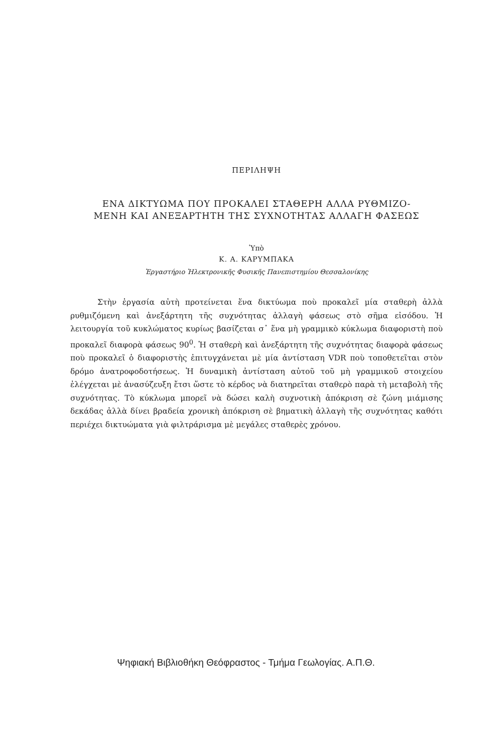ΠΕΡΙΛΗΨΗ
ΕΝΑ ΔΙΚΤΥΩΜΑ ΠΟΥ ΠΡΟΚΑΛΕΙ ΣΤΑΘΕΡΗ ΑΛΛΑ ΡΥΘΜΙΖΟ-
ΜΕΝΗ ΚΑΙ ΑΝΕΞΑΡΤΗΤΗ ΤΗΣ ΣΥΧΝΟΤΗΤΑΣ ΑΛΛΑΓΗ ΦΑΣΕΩΣ
Ὑπὸ
Κ. Α. ΚΑΡΥΜΠΑΚΑ
Ἐργαστήριο Ἠλεκτρονικῆς Φυσικῆς Πανεπιστημίου Θεσσαλονίκης
Στὴν ἐργασία αὐτὴ προτείνεται ἕνα δικτύωμα ποὺ προκαλεῖ μία σταθερὴ ἀλλὰ ρυθμιζόμενη καὶ ἀνεξάρτητη τῆς συχνότητας ἀλλαγὴ φάσεως στὸ σῆμα εἰσόδου. Ἡ λειτουργία τοῦ κυκλώματος κυρίως βασίζεται σ᾽ ἕνα μὴ γραμμικὸ κύκλωμα διαφοριστὴ ποὺ προκαλεῖ διαφορὰ φάσεως 90<sup>0</sup>. Ἡ σταθερὴ καὶ ἀνεξάρτητη τῆς συχνότητας διαφορὰ φάσεως ποὺ προκαλεῖ ὁ διαφοριστὴς ἐπιτυγχάνεται μὲ μία ἀντίσταση VDR ποὺ τοποθετεῖται στὸν δρόμο ἀνατροφοδοτήσεως. Ἡ δυναμικὴ ἀντίσταση αὐτοῦ τοῦ μὴ γραμμικοῦ στοιχείου ἐλέγχεται μὲ ἀνασύζευξη ἔτσι ὥστε τὸ κέρδος νὰ διατηρεῖται σταθερὸ παρὰ τὴ μεταβολὴ τῆς συχνότητας. Τὸ κύκλωμα μπορεῖ νὰ δώσει καλὴ συχνοτικὴ ἀπόκριση σὲ ζώνη μιάμισης δεκάδας ἀλλὰ δίνει βραδεία χρονικὴ ἀπόκριση σὲ βηματικὴ ἀλλαγὴ τῆς συχνότητας καθότι περιέχει δικτυώματα γιὰ φιλτράρισμα μὲ μεγάλες σταθερὲς χρόνου.
Ψηφιακή Βιβλιοθήκη Θεόφραστος - Τμήμα Γεωλογίας. Α.Π.Θ.